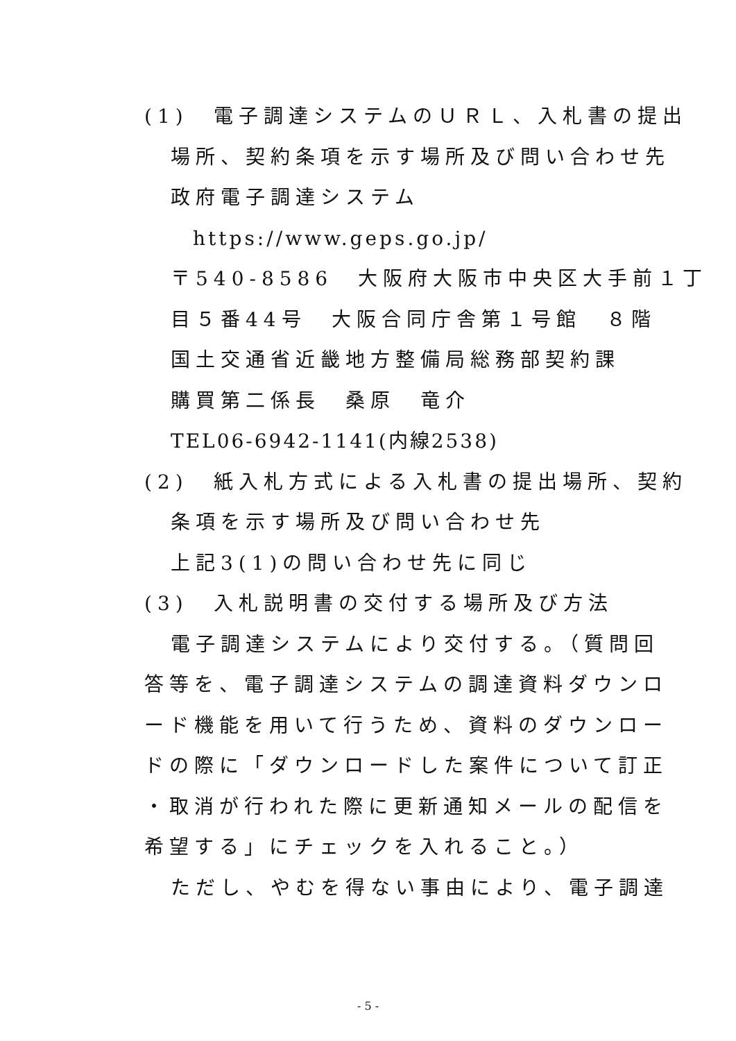(1)　電子調達システムのＵＲＬ、入札書の提出
場所、契約条項を示す場所及び問い合わせ先
政府電子調達システム
https://www.geps.go.jp/
〒540-8586　大阪府大阪市中央区大手前１丁
目５番44号　大阪合同庁舎第１号館　８階
国土交通省近畿地方整備局総務部契約課
購買第二係長　桑原　竜介
TEL06-6942-1141(内線2538)
(2)　紙入札方式による入札書の提出場所、契約
条項を示す場所及び問い合わせ先
上記3(1)の問い合わせ先に同じ
(3)　入札説明書の交付する場所及び方法
電子調達システムにより交付する。（質問回
答等を、電子調達システムの調達資料ダウンロ
ード機能を用いて行うため、資料のダウンロー
ドの際に「ダウンロードした案件について訂正
・取消が行われた際に更新通知メールの配信を
希望する」にチェックを入れること。）
ただし、やむを得ない事由により、電子調達
- 5 -